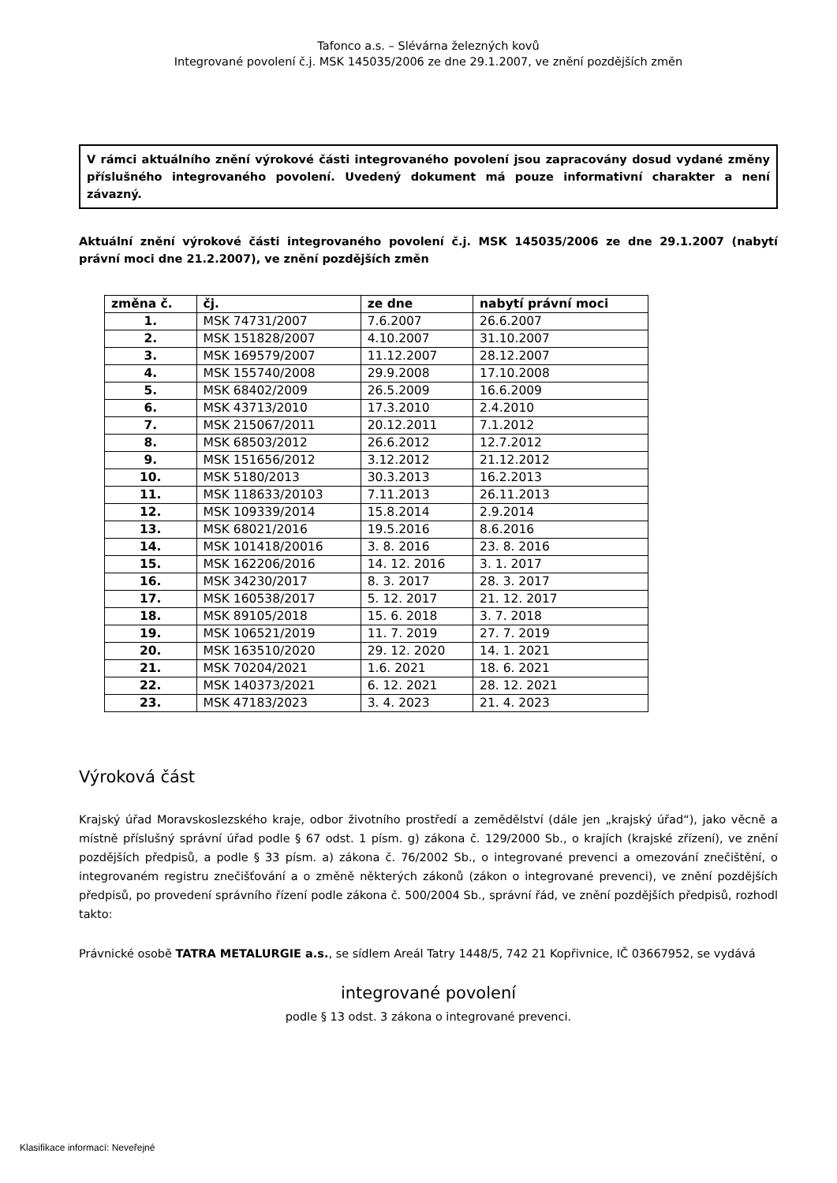Tafonco a.s. – Slévárna železných kovů
Integrované povolení č.j. MSK 145035/2006 ze dne 29.1.2007, ve znění pozdějších změn
V rámci aktuálního znění výrokové části integrovaného povolení jsou zapracovány dosud vydané změny příslušného integrovaného povolení. Uvedený dokument má pouze informativní charakter a není závazný.
Aktuální znění výrokové části integrovaného povolení č.j. MSK 145035/2006 ze dne 29.1.2007 (nabytí právní moci dne 21.2.2007), ve znění pozdějších změn
| změna č. | čj. | ze dne | nabytí právní moci |
| --- | --- | --- | --- |
| 1. | MSK 74731/2007 | 7.6.2007 | 26.6.2007 |
| 2. | MSK 151828/2007 | 4.10.2007 | 31.10.2007 |
| 3. | MSK 169579/2007 | 11.12.2007 | 28.12.2007 |
| 4. | MSK 155740/2008 | 29.9.2008 | 17.10.2008 |
| 5. | MSK 68402/2009 | 26.5.2009 | 16.6.2009 |
| 6. | MSK 43713/2010 | 17.3.2010 | 2.4.2010 |
| 7. | MSK 215067/2011 | 20.12.2011 | 7.1.2012 |
| 8. | MSK 68503/2012 | 26.6.2012 | 12.7.2012 |
| 9. | MSK 151656/2012 | 3.12.2012 | 21.12.2012 |
| 10. | MSK 5180/2013 | 30.3.2013 | 16.2.2013 |
| 11. | MSK 118633/20103 | 7.11.2013 | 26.11.2013 |
| 12. | MSK 109339/2014 | 15.8.2014 | 2.9.2014 |
| 13. | MSK 68021/2016 | 19.5.2016 | 8.6.2016 |
| 14. | MSK 101418/20016 | 3. 8. 2016 | 23. 8. 2016 |
| 15. | MSK 162206/2016 | 14. 12. 2016 | 3. 1. 2017 |
| 16. | MSK 34230/2017 | 8. 3. 2017 | 28. 3. 2017 |
| 17. | MSK 160538/2017 | 5. 12. 2017 | 21. 12. 2017 |
| 18. | MSK 89105/2018 | 15. 6. 2018 | 3. 7. 2018 |
| 19. | MSK 106521/2019 | 11. 7. 2019 | 27. 7. 2019 |
| 20. | MSK 163510/2020 | 29. 12. 2020 | 14. 1. 2021 |
| 21. | MSK 70204/2021 | 1.6. 2021 | 18. 6. 2021 |
| 22. | MSK 140373/2021 | 6. 12. 2021 | 28. 12. 2021 |
| 23. | MSK 47183/2023 | 3. 4. 2023 | 21. 4. 2023 |
Výroková část
Krajský úřad Moravskoslezského kraje, odbor životního prostředí a zemědělství (dále jen „krajský úřad“), jako věcně a místně příslušný správní úřad podle § 67 odst. 1 písm. g) zákona č. 129/2000 Sb., o krajích (krajské zřízení), ve znění pozdějších předpisů, a podle § 33 písm. a) zákona č. 76/2002 Sb., o integrované prevenci a omezování znečištění, o integrovaném registru znečišťování a o změně některých zákonů (zákon o integrované prevenci), ve znění pozdějších předpisů, po provedení správního řízení podle zákona č. 500/2004 Sb., správní řád, ve znění pozdějších předpisů, rozhodl takto:
Právnické osobě TATRA METALURGIE a.s., se sídlem Areál Tatry 1448/5, 742 21 Kopřivnice, IČ 03667952, se vydává
integrované povolení
podle § 13 odst. 3 zákona o integrované prevenci.
Klasifikace informací: Neveřejné